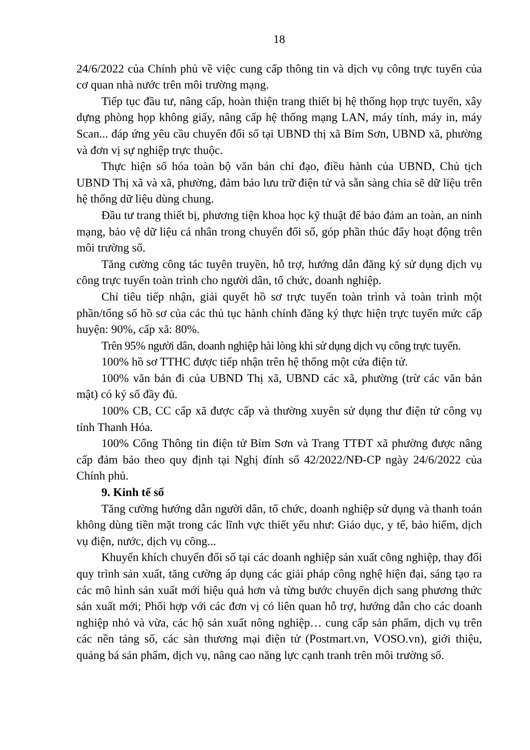18
24/6/2022 của Chính phủ về việc cung cấp thông tin và dịch vụ công trực tuyến của cơ quan nhà nước trên môi trường mạng.
Tiếp tục đầu tư, nâng cấp, hoàn thiện trang thiết bị hệ thống họp trực tuyến, xây dựng phòng họp không giấy, nâng cấp hệ thống mạng LAN, máy tính, máy in, máy Scan... đáp ứng yêu cầu chuyển đổi số tại UBND thị xã Bỉm Sơn, UBND xã, phường và đơn vị sự nghiệp trực thuộc.
Thực hiện số hóa toàn bộ văn bản chỉ đạo, điều hành của UBND, Chủ tịch UBND Thị xã và xã, phường, đảm bảo lưu trữ điện tử và sẵn sàng chia sẽ dữ liệu trên hệ thống dữ liệu dùng chung.
Đầu tư trang thiết bị, phương tiện khoa học kỹ thuật để bảo đảm an toàn, an ninh mạng, bảo vệ dữ liệu cá nhân trong chuyển đổi số, góp phần thúc đẩy hoạt động trên môi trường số.
Tăng cường công tác tuyên truyền, hỗ trợ, hướng dẫn đăng ký sử dụng dịch vụ công trực tuyến toàn trình cho người dân, tổ chức, doanh nghiệp.
Chỉ tiêu tiếp nhận, giải quyết hồ sơ trực tuyến toàn trình và toàn trình một phần/tổng số hồ sơ của các thủ tục hành chính đăng ký thực hiện trực tuyến mức cấp huyện: 90%, cấp xã: 80%.
Trên 95% người dân, doanh nghiệp hài lòng khi sử dụng dịch vụ công trực tuyến.
100% hồ sơ TTHC được tiếp nhận trên hệ thống một cửa điện tử.
100% văn bản đi của UBND Thị xã, UBND các xã, phường (trừ các văn bản mật) có ký số đầy đủ.
100% CB, CC cấp xã được cấp và thường xuyên sử dụng thư điện tử công vụ tỉnh Thanh Hóa.
100% Cổng Thông tin điện tử Bỉm Sơn và Trang TTĐT xã phường được nâng cấp đảm bảo theo quy định tại Nghị đính số 42/2022/NĐ-CP ngày 24/6/2022 của Chính phủ.
9. Kinh tế số
Tăng cường hướng dẫn người dân, tổ chức, doanh nghiệp sử dụng và thanh toán không dùng tiền mặt trong các lĩnh vực thiết yếu như: Giáo dục, y tế, bảo hiểm, dịch vụ điện, nước, dịch vụ công...
Khuyến khích chuyển đổi số tại các doanh nghiệp sản xuất công nghiệp, thay đổi quy trình sản xuất, tăng cường áp dụng các giải pháp công nghệ hiện đại, sáng tạo ra các mô hình sản xuất mới hiệu quả hơn và từng bước chuyển dịch sang phương thức sản xuất mới; Phối hợp với các đơn vị có liên quan hỗ trợ, hướng dẫn cho các doanh nghiệp nhỏ và vừa, các hộ sản xuất nông nghiệp… cung cấp sản phẩm, dịch vụ trên các nền tảng số, các sàn thương mại điện tử (Postmart.vn, VOSO.vn), giới thiệu, quảng bá sản phẩm, dịch vụ, nâng cao năng lực cạnh tranh trên môi trường số.